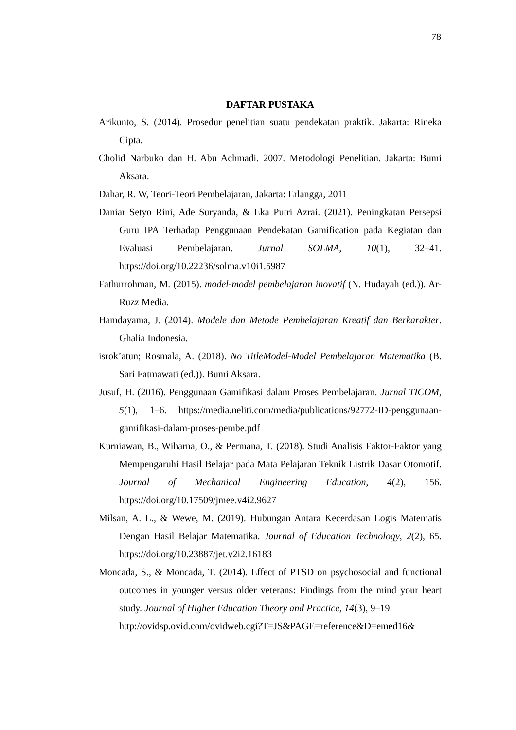78
DAFTAR PUSTAKA
Arikunto, S. (2014). Prosedur penelitian suatu pendekatan praktik. Jakarta: Rineka Cipta.
Cholid Narbuko dan H. Abu Achmadi. 2007. Metodologi Penelitian. Jakarta: Bumi Aksara.
Dahar, R. W, Teori-Teori Pembelajaran, Jakarta: Erlangga, 2011
Daniar Setyo Rini, Ade Suryanda, & Eka Putri Azrai. (2021). Peningkatan Persepsi Guru IPA Terhadap Penggunaan Pendekatan Gamification pada Kegiatan dan Evaluasi Pembelajaran. Jurnal SOLMA, 10(1), 32–41. https://doi.org/10.22236/solma.v10i1.5987
Fathurrohman, M. (2015). model-model pembelajaran inovatif (N. Hudayah (ed.)). Ar-Ruzz Media.
Hamdayama, J. (2014). Modele dan Metode Pembelajaran Kreatif dan Berkarakter. Ghalia Indonesia.
isrok’atun; Rosmala, A. (2018). No TitleModel-Model Pembelajaran Matematika (B. Sari Fatmawati (ed.)). Bumi Aksara.
Jusuf, H. (2016). Penggunaan Gamifikasi dalam Proses Pembelajaran. Jurnal TICOM, 5(1), 1–6. https://media.neliti.com/media/publications/92772-ID-penggunaan-gamifikasi-dalam-proses-pembe.pdf
Kurniawan, B., Wiharna, O., & Permana, T. (2018). Studi Analisis Faktor-Faktor yang Mempengaruhi Hasil Belajar pada Mata Pelajaran Teknik Listrik Dasar Otomotif. Journal of Mechanical Engineering Education, 4(2), 156. https://doi.org/10.17509/jmee.v4i2.9627
Milsan, A. L., & Wewe, M. (2019). Hubungan Antara Kecerdasan Logis Matematis Dengan Hasil Belajar Matematika. Journal of Education Technology, 2(2), 65. https://doi.org/10.23887/jet.v2i2.16183
Moncada, S., & Moncada, T. (2014). Effect of PTSD on psychosocial and functional outcomes in younger versus older veterans: Findings from the mind your heart study. Journal of Higher Education Theory and Practice, 14(3), 9–19.
http://ovidsp.ovid.com/ovidweb.cgi?T=JS&PAGE=reference&D=emed16&